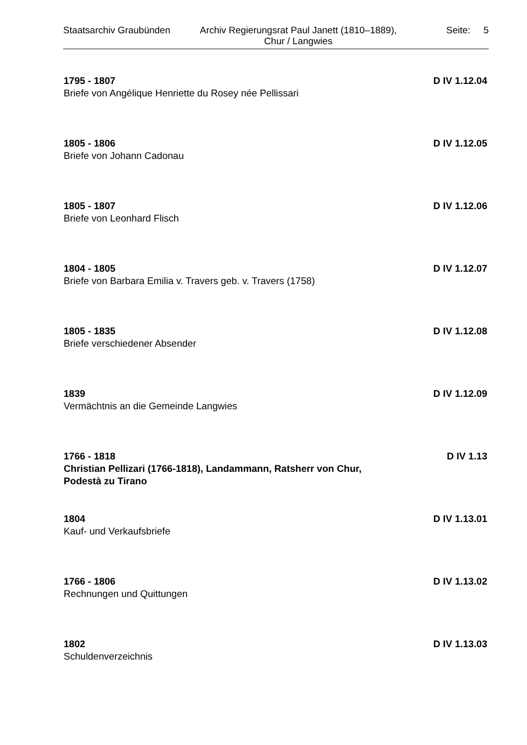Staatsarchiv Graubünden
Archiv Regierungsrat Paul Janett (1810–1889),
Chur / Langwies
Seite: 5
1795 - 1807 D IV 1.12.04
Briefe von Angélique Henriette du Rosey née Pellissari
1805 - 1806 D IV 1.12.05
Briefe von Johann Cadonau
1805 - 1807 D IV 1.12.06
Briefe von Leonhard Flisch
1804 - 1805 D IV 1.12.07
Briefe von Barbara Emilia v. Travers geb. v. Travers (1758)
1805 - 1835 D IV 1.12.08
Briefe verschiedener Absender
1839 D IV 1.12.09
Vermächtnis an die Gemeinde Langwies
1766 - 1818 D IV 1.13
Christian Pellizari (1766-1818), Landammann, Ratsherr von Chur, Podestà zu Tirano
1804 D IV 1.13.01
Kauf- und Verkaufsbriefe
1766 - 1806 D IV 1.13.02
Rechnungen und Quittungen
1802 D IV 1.13.03
Schuldenverzeichnis